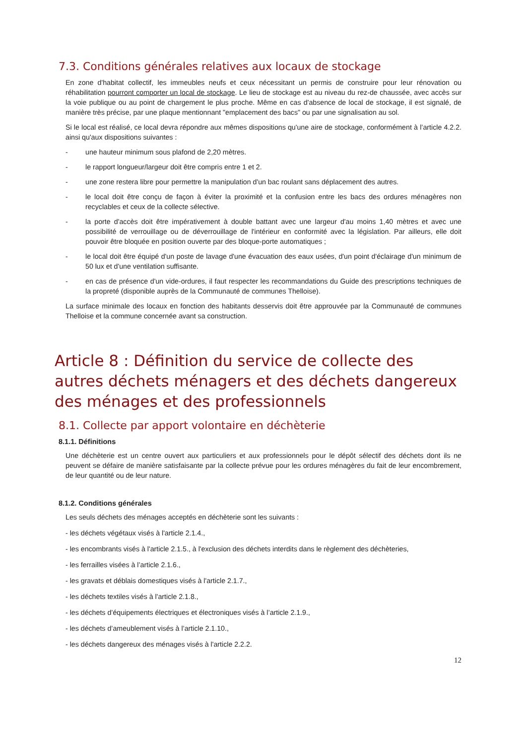7.3. Conditions générales relatives aux locaux de stockage
En zone d'habitat collectif, les immeubles neufs et ceux nécessitant un permis de construire pour leur rénovation ou réhabilitation pourront comporter un local de stockage. Le lieu de stockage est au niveau du rez-de chaussée, avec accès sur la voie publique ou au point de chargement le plus proche. Même en cas d'absence de local de stockage, il est signalé, de manière très précise, par une plaque mentionnant "emplacement des bacs" ou par une signalisation au sol.
Si le local est réalisé, ce local devra répondre aux mêmes dispositions qu'une aire de stockage, conformément à l’article 4.2.2. ainsi qu'aux dispositions suivantes :
- une hauteur minimum sous plafond de 2,20 mètres.
- le rapport longueur/largeur doit être compris entre 1 et 2.
- une zone restera libre pour permettre la manipulation d'un bac roulant sans déplacement des autres.
- le local doit être conçu de façon à éviter la proximité et la confusion entre les bacs des ordures ménagères non recyclables et ceux de la collecte sélective.
- la porte d'accès doit être impérativement à double battant avec une largeur d'au moins 1,40 mètres et avec une possibilité de verrouillage ou de déverrouillage de l'intérieur en conformité avec la législation. Par ailleurs, elle doit pouvoir être bloquée en position ouverte par des bloque-porte automatiques ;
- le local doit être équipé d'un poste de lavage d'une évacuation des eaux usées, d'un point d'éclairage d'un minimum de 50 lux et d'une ventilation suffisante.
- en cas de présence d'un vide-ordures, il faut respecter les recommandations du Guide des prescriptions techniques de la propreté (disponible auprès de la Communauté de communes Thelloise).
La surface minimale des locaux en fonction des habitants desservis doit être approuvée par la Communauté de communes Thelloise et la commune concernée avant sa construction.
Article 8 : Définition du service de collecte des autres déchets ménagers et des déchets dangereux des ménages et des professionnels
8.1. Collecte par apport volontaire en déchèterie
8.1.1. Définitions
Une déchèterie est un centre ouvert aux particuliers et aux professionnels pour le dépôt sélectif des déchets dont ils ne peuvent se défaire de manière satisfaisante par la collecte prévue pour les ordures ménagères du fait de leur encombrement, de leur quantité ou de leur nature.
8.1.2. Conditions générales
Les seuls déchets des ménages acceptés en déchèterie sont les suivants :
- les déchets végétaux visés à l'article 2.1.4.,
- les encombrants visés à l'article 2.1.5., à l'exclusion des déchets interdits dans le règlement des déchèteries,
- les ferrailles visées à l’article 2.1.6.,
- les gravats et déblais domestiques visés à l'article 2.1.7.,
- les déchets textiles visés à l'article 2.1.8.,
- les déchets d’équipements électriques et électroniques visés à l’article 2.1.9.,
- les déchets d’ameublement visés à l’article 2.1.10.,
- les déchets dangereux des ménages visés à l'article 2.2.2.
12